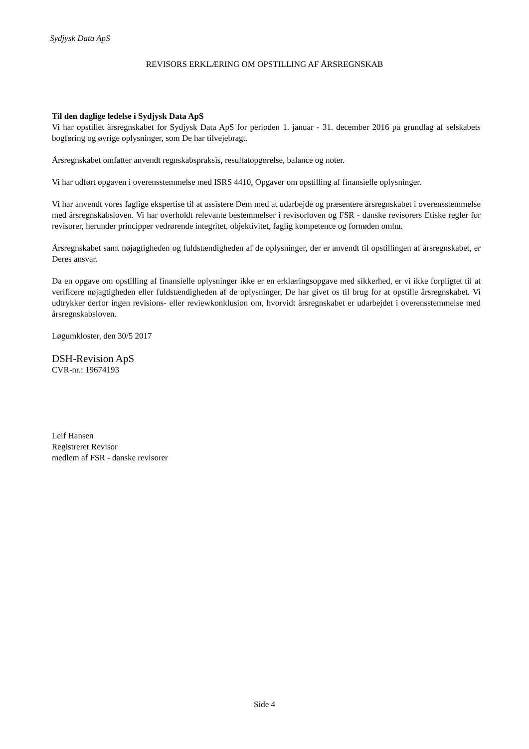Sydjysk Data ApS
REVISORS ERKLÆRING OM OPSTILLING AF ÅRSREGNSKAB
Til den daglige ledelse i Sydjysk Data ApS
Vi har opstillet årsregnskabet for Sydjysk Data ApS for perioden 1. januar - 31. december 2016 på grundlag af selskabets bogføring og øvrige oplysninger, som De har tilvejebragt.
Årsregnskabet omfatter anvendt regnskabspraksis, resultatopgørelse, balance og noter.
Vi har udført opgaven i overensstemmelse med ISRS 4410, Opgaver om opstilling af finansielle oplysninger.
Vi har anvendt vores faglige ekspertise til at assistere Dem med at udarbejde og præsentere årsregnskabet i overensstemmelse med årsregnskabsloven. Vi har overholdt relevante bestemmelser i revisorloven og FSR - danske revisorers Etiske regler for revisorer, herunder principper vedrørende integritet, objektivitet, faglig kompetence og fornøden omhu.
Årsregnskabet samt nøjagtigheden og fuldstændigheden af de oplysninger, der er anvendt til opstillingen af årsregnskabet, er Deres ansvar.
Da en opgave om opstilling af finansielle oplysninger ikke er en erklæringsopgave med sikkerhed, er vi ikke forpligtet til at verificere nøjagtigheden eller fuldstændigheden af de oplysninger, De har givet os til brug for at opstille årsregnskabet. Vi udtrykker derfor ingen revisions- eller reviewkonklusion om, hvorvidt årsregnskabet er udarbejdet i overensstemmelse med årsregnskabsloven.
Løgumkloster, den 30/5 2017
DSH-Revision ApS
CVR-nr.: 19674193
Leif Hansen
Registreret Revisor
medlem af FSR - danske revisorer
Side 4